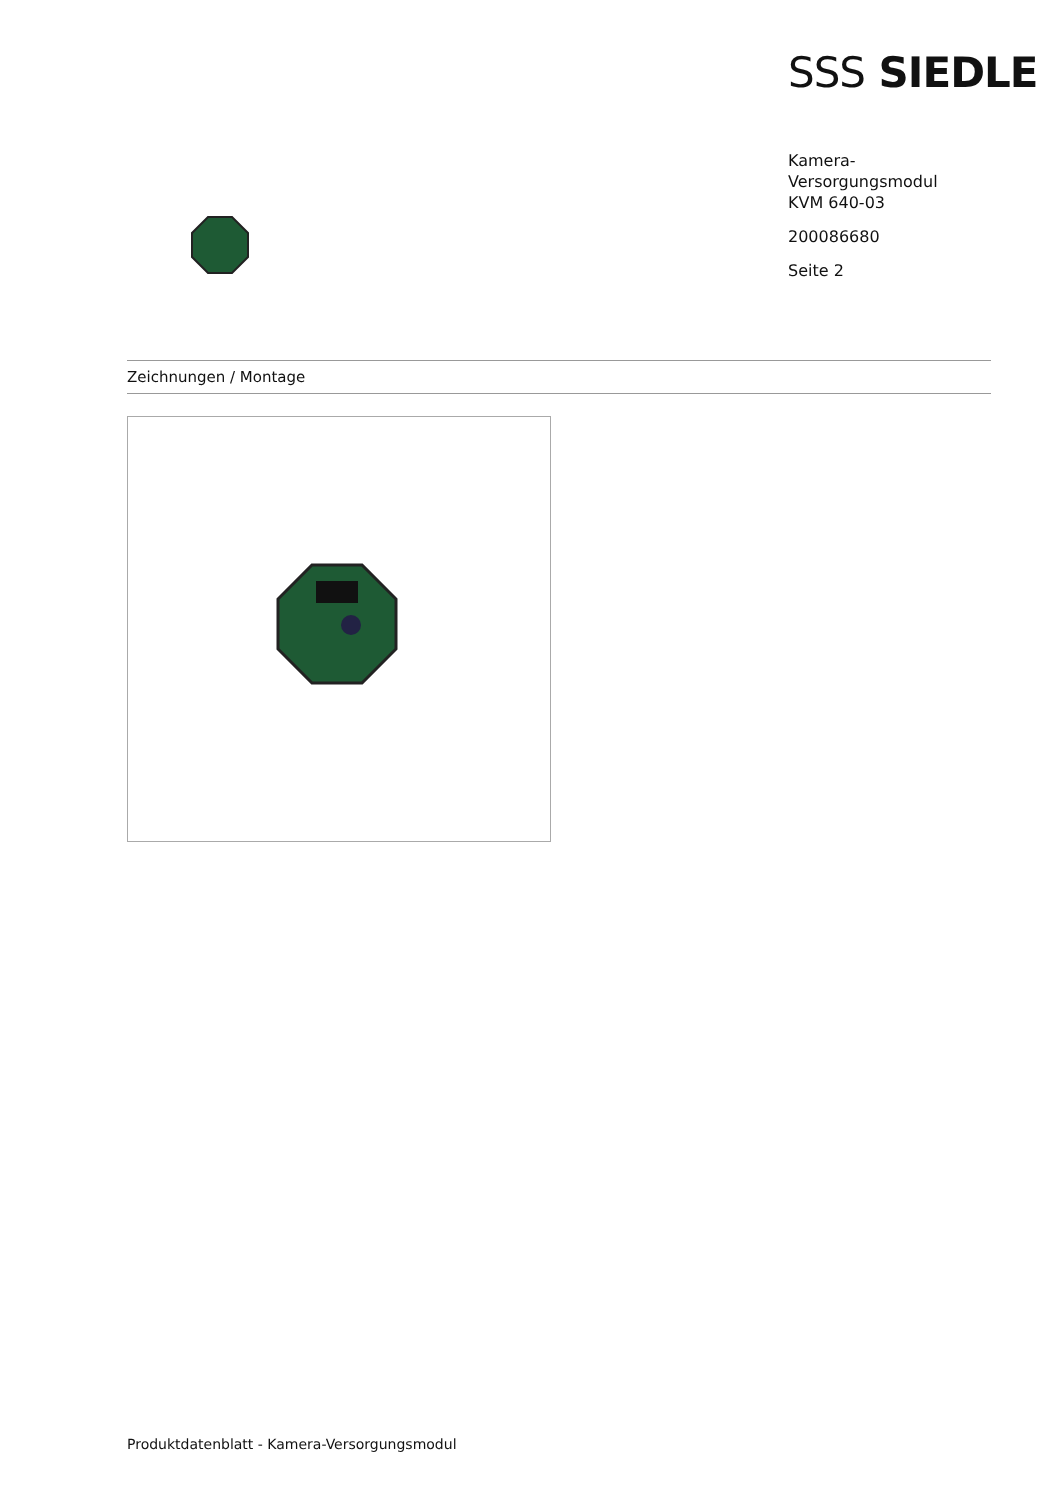SSS SIEDLE
Kamera-
Versorgungsmodul
KVM 640-03
200086680
Seite 2
Zeichnungen / Montage
Produktdatenblatt - Kamera-Versorgungsmodul